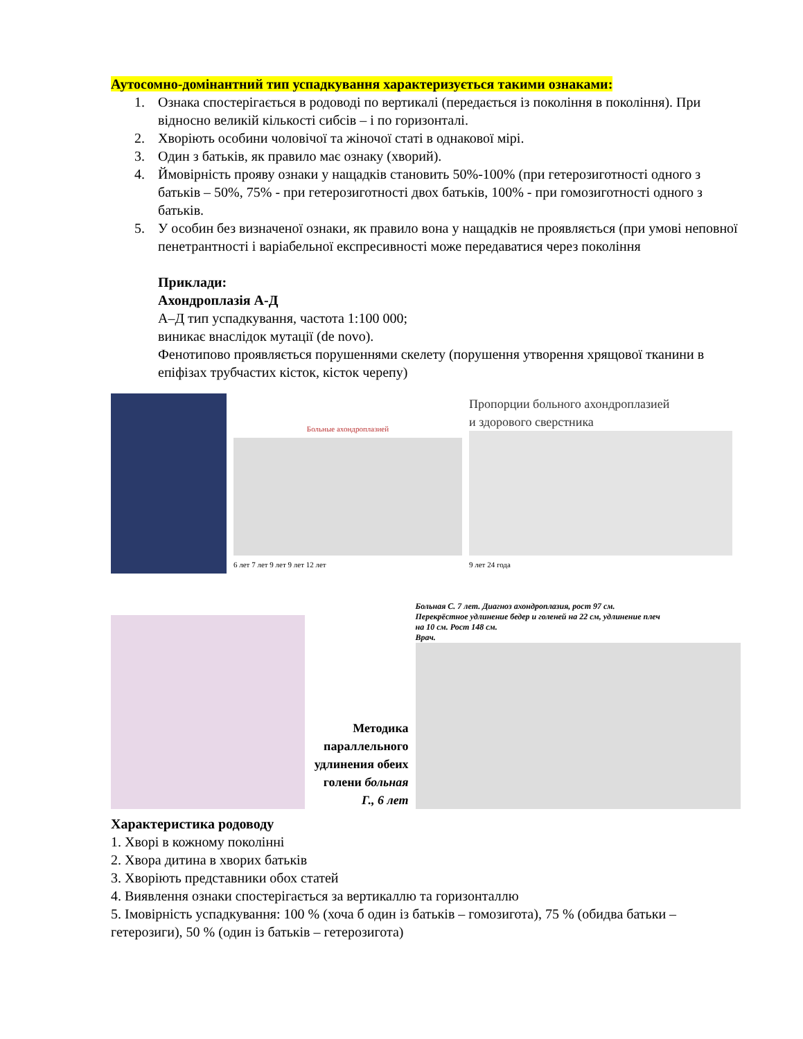Аутосомно-домінантний тип успадкування характеризується такими ознаками:
1. Ознака спостерігається в родоводі по вертикалі (передається із покоління в покоління). При відносно великій кількості сибсів – і по горизонталі.
2. Хворіють особини чоловічої та жіночої статі в однакової мірі.
3. Один з батьків, як правило має ознаку (хворий).
4. Ймовірність прояву ознаки у нащадків становить 50%-100% (при гетерозиготності одного з батьків – 50%, 75% - при гетерозиготності двох батьків, 100% - при гомозиготності одного з батьків.
5. У особин без визначеної ознаки, як правило вона у нащадків не проявляється (при умові неповної пенетрантності і варіабельної експресивності може передаватися через покоління
Приклади:
Ахондроплазія А-Д
А–Д тип успадкування, частота 1:100 000;
виникає внаслідок мутації (de novo).
Фенотипово проявляється порушеннями скелету (порушення утворення хрящової тканини в епіфізах трубчастих кісток, кісток черепу)
Больные ахондроплазией
6 лет 7 лет 9 лет 9 лет 12 лет
Пропорции больного ахондроплазией
и здорового сверстника
9 лет 24 года
Методика параллельного удлинения обеих голени больная Г., 6 лет
Больная С. 7 лет. Диагноз ахондроплазия, рост 97 см.
Перекрёстное удлинение бедер и голеней на 22 см, удлинение плеч
на 10 см. Рост 148 см.
Врач.
Характеристика родоводу
1. Хворі в кожному поколінні
2. Хвора дитина в хворих батьків
3. Хворіють представники обох статей
4. Виявлення ознаки спостерігається за вертикаллю та горизонталлю
5. Імовірність успадкування: 100 % (хоча б один із батьків – гомозигота), 75 % (обидва батьки – гетерозиги), 50 % (один із батьків – гетерозигота)